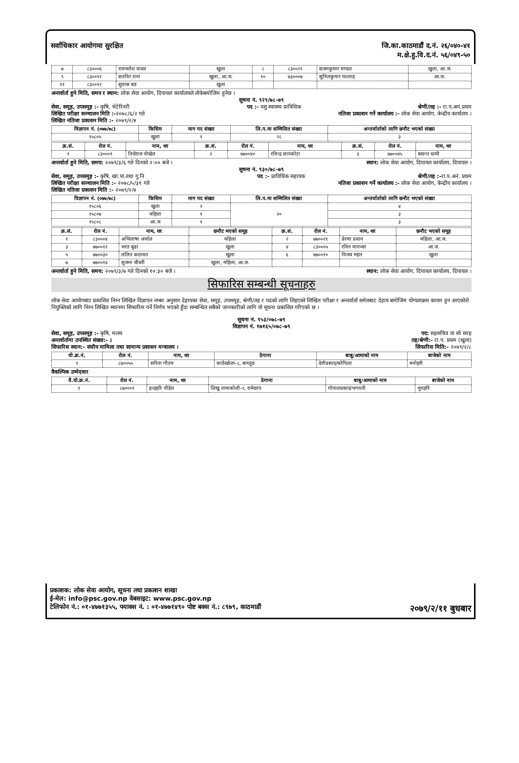सर्वाधिकार आयोगमा सुरक्षित जि.का.काठमाडौं द.नं. २६/०४०-४१
म.क्षे.हु.वि.द.नं. ५६/०४९-५०
| ७ | ८३०००६ | रामभरोश यादव | खुला | ८ | ८३००२१ | सजनकुमार मण्डल | खुला, आ.ज. |
| ९ | ८३००११ | सतविर राना | खुला, आ.ज. | १० | ७३०००७ | सुनिलकुमार मल्लाह | आ.ज. |
| ११ | ८३००१२ | सुवास बड | खुला | | | | |
अन्तर्वार्ता हुने मिति, समय र स्थान: लोक सेवा आयोग, दिपायल कार्यालयले तोकेबमोजिम हुनेछ ।
सूचना नं. ९२९/७८-७९
सेवा, समूह, उपसमूह :- कृषि, भेटेरिनरी पद :- पशु स्वास्थ्य प्राविधिक श्रेणी/तह :- रा.प.अनं.प्रथम
लिखित परीक्षा सञ्चालन मिति :-२०७८/६/२ गते नतिजा प्रकाशन गर्ने कार्यालय :- लोक सेवा आयोग, केन्द्रीय कार्यालय ।
लिखित नतिजा प्रकाशन मिति :- २०७९/२/४
| विज्ञापन नं. (०७७/७८) | किसिम | माग पद संख्या | लि.प.मा सम्मिलित संख्या | अन्तर्वार्ताको लागि छनौट भएको संख्या |
| --- | --- | --- | --- | --- |
| १५८०५ | खुला | १ | २८ | ३ |
| क्र.सं. | रोल नं. | नाम, थर | क्र.सं. | रोल नं. | नाम, थर | क्र.सं. | रोल नं. | नाम, थर |
| --- | --- | --- | --- | --- | --- | --- | --- | --- |
| १ | ८३०००९ | तिर्थराज पोखेल | २ | ७७००४० | रविन्द्र सापकोटा | ३ | ७७००४५ | बसन्त धामी |
अन्तर्वार्ता हुने मिति, समय: २०७९/३/६ गते दिनको २:०० बजे । स्थान: लोक सेवा आयोग, दिपायल कार्यालय, दिपायल ।
सूचना नं. ९३०/७८-७९
सेवा, समूह, उपसमूह :- कृषि, खा.पा.तथा गु.नि पद :- प्राविधिक सहायक श्रेणी/तह :-रा.प.अनं. प्रथम
लिखित परीक्षा सञ्चालन मिति :- २०७८/५/३१ गते नतिजा प्रकाशन गर्ने कार्यालय :- लोक सेवा आयोग, केन्द्रीय कार्यालय ।
लिखित नतिजा प्रकाशन मिति :- २०७९/२/४
| विज्ञापन नं. (०७७/७८) | किसिम | माग पद संख्या | लि.प.मा सम्मिलित संख्या | अन्तर्वार्ताको लागि छनौट भएको संख्या |
| --- | --- | --- | --- | --- |
| १५८०६ | खुला | २ | २० | ४ |
| १५८०७ | महिला | १ | | ३ |
| १५८०८ | आ.ज | १ | | ३ |
| क्र.सं. | रोल नं. | नाम, थर | छनौट भएको समूह | क्र.सं. | रोल नं. | नाम, थर | छनौट भएको समूह |
| --- | --- | --- | --- | --- | --- | --- | --- |
| १ | ८३०००४ | अभिलाषा अर्याल | महिला | २ | ७७००२१ | प्रेरणा प्रधान | महिला, आ.ज. |
| ३ | ७७००१२ | भरत बुढा | खुला | ४ | ८३०००५ | रविन मानन्धर | आ.ज. |
| ५ | ७७००३० | ललित कठायत | खुला | ६ | ७७००१० | विजय महत | खुला |
| ७ | ७७००१४ | सुजना चौधरी | खुला, महिला, आ.ज. | | | | |
अन्तर्वार्ता हुने मिति, समय: २०७९/३/७ गते दिनको १०:३० बजे । स्थान: लोक सेवा आयोग, दिपायल कार्यालय, दिपायल ।
सिफारिस सम्बन्धी सूचनाहरु
लोक सेवा आयोगबाट प्रकाशित निम्न लिखित विज्ञापन नम्बर अनुसार देहायका सेवा, समूह, उपसमूह, श्रेणी/तह र पदको लागि लिइएको लिखित परीक्षा र अन्तर्वार्ता समेतबाट देहाय बमोजिम योग्यताक्रम कायम हुन आएकोले नियुक्तिको लागि निम्न लिखित स्थानमा सिफारिस गर्ने निर्णय भएको हुँदा सम्बन्धित सबैको जानकारीको लागि यो सूचना प्रकाशित गरिएको छ ।
सूचना नं. ९५३/०७८-७९
विज्ञापन नं. १७१६५/०७८-७९
सेवा, समूह, उपसमूह :- कृषि, मत्स्य पद: सहसचिव वा सो सरह
अन्तर्वार्तामा उपस्थित संख्या:- ३ तह/श्रेणी:- रा.प. प्रथम (खुला)
सिफारिस स्थान:- संघीय मामिला तथा सामान्य प्रशासन मन्त्रालय । सिफारिस मिति:- २०७९/२/८
| यो.क्र.नं. | रोल नं. | नाम, थर | ठेगाना | बाबु/आमाको नाम | बाजेको नाम |
| --- | --- | --- | --- | --- | --- |
| १ | ८७००५५ | सरिता गौतम | काठेखोला-८, बाग्लुङ | देवीप्रसाद/कोपिला | मनोहरी |
वैकल्पिक उम्मेदवार
| वै.यो.क्र.नं. | रोल नं. | नाम, थर | ठेगाना | बाबु/आमाको नाम | बाजेको नाम |
| --- | --- | --- | --- | --- | --- |
| १ | ८७०००९ | इन्द्रहरि पौडेल | लिखु तामाकोशी-२, रामेछाप | गोपालप्रसाद/भगवती | भुपहरि |
प्रकाशक: लोक सेवा आयोग, सूचना तथा प्रकाशन शाखा
ई-मेल: info@psc.gov.np वेबसाइट: www.psc.gov.np
टेलिफोन नं.: ०१-४७७१३५५, फ्याक्स नं. : ०१-४७७१४९० पोष्ट बक्स नं.: ८९७९, काठमाडौं २०७९/२/११ बुधबार